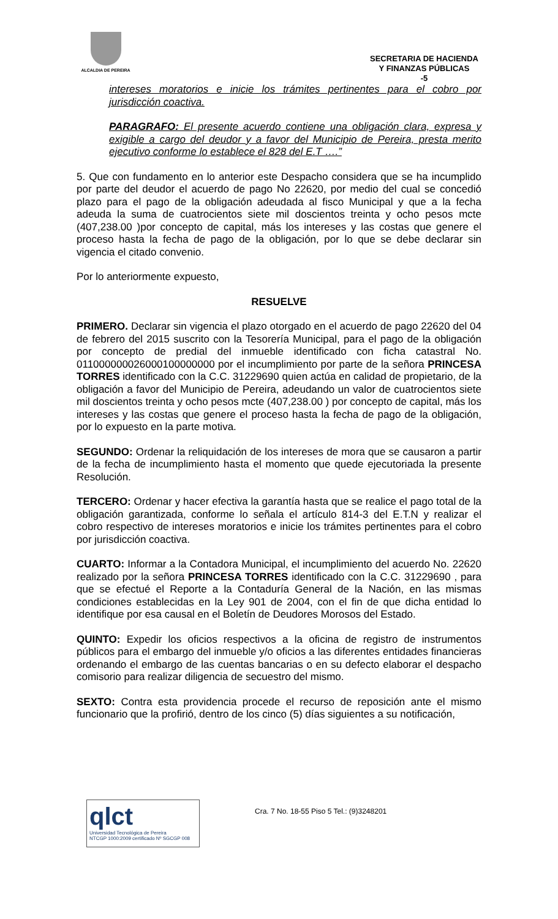ALCALDIA DE PEREIRA
SECRETARIA DE HACIENDA
Y FINANZAS PÚBLICAS
-5
intereses moratorios e inicie los trámites pertinentes para el cobro por jurisdicción coactiva.
PARAGRAFO: El presente acuerdo contiene una obligación clara, expresa y exigible a cargo del deudor y a favor del Municipio de Pereira, presta merito ejecutivo conforme lo establece el 828 del E.T ….”
5. Que con fundamento en lo anterior este Despacho considera que se ha incumplido por parte del deudor el acuerdo de pago No 22620, por medio del cual se concedió plazo para el pago de la obligación adeudada al fisco Municipal y que a la fecha adeuda la suma de cuatrocientos siete mil doscientos treinta y ocho pesos mcte (407,238.00 )por concepto de capital, más los intereses y las costas que genere el proceso hasta la fecha de pago de la obligación, por lo que se debe declarar sin vigencia el citado convenio.
Por lo anteriormente expuesto,
RESUELVE
PRIMERO. Declarar sin vigencia el plazo otorgado en el acuerdo de pago 22620 del 04 de febrero del 2015 suscrito con la Tesorería Municipal, para el pago de la obligación por concepto de predial del inmueble identificado con ficha catastral No. 011000000026000100000000 por el incumplimiento por parte de la señora PRINCESA TORRES identificado con la C.C. 31229690 quien actúa en calidad de propietario, de la obligación a favor del Municipio de Pereira, adeudando un valor de cuatrocientos siete mil doscientos treinta y ocho pesos mcte (407,238.00 ) por concepto de capital, más los intereses y las costas que genere el proceso hasta la fecha de pago de la obligación, por lo expuesto en la parte motiva.
SEGUNDO: Ordenar la reliquidación de los intereses de mora que se causaron a partir de la fecha de incumplimiento hasta el momento que quede ejecutoriada la presente Resolución.
TERCERO: Ordenar y hacer efectiva la garantía hasta que se realice el pago total de la obligación garantizada, conforme lo señala el artículo 814-3 del E.T.N y realizar el cobro respectivo de intereses moratorios e inicie los trámites pertinentes para el cobro por jurisdicción coactiva.
CUARTO: Informar a la Contadora Municipal, el incumplimiento del acuerdo No. 22620 realizado por la señora PRINCESA TORRES identificado con la C.C. 31229690 , para que se efectué el Reporte a la Contaduría General de la Nación, en las mismas condiciones establecidas en la Ley 901 de 2004, con el fin de que dicha entidad lo identifique por esa causal en el Boletín de Deudores Morosos del Estado.
QUINTO: Expedir los oficios respectivos a la oficina de registro de instrumentos públicos para el embargo del inmueble y/o oficios a las diferentes entidades financieras ordenando el embargo de las cuentas bancarias o en su defecto elaborar el despacho comisorio para realizar diligencia de secuestro del mismo.
SEXTO: Contra esta providencia procede el recurso de reposición ante el mismo funcionario que la profirió, dentro de los cinco (5) días siguientes a su notificación,
qlct
Universidad Tecnológica de Pereira
NTCGP 1000:2009 certificado Nº SGCGP 008
Cra. 7 No. 18-55 Piso 5 Tel.: (9)3248201